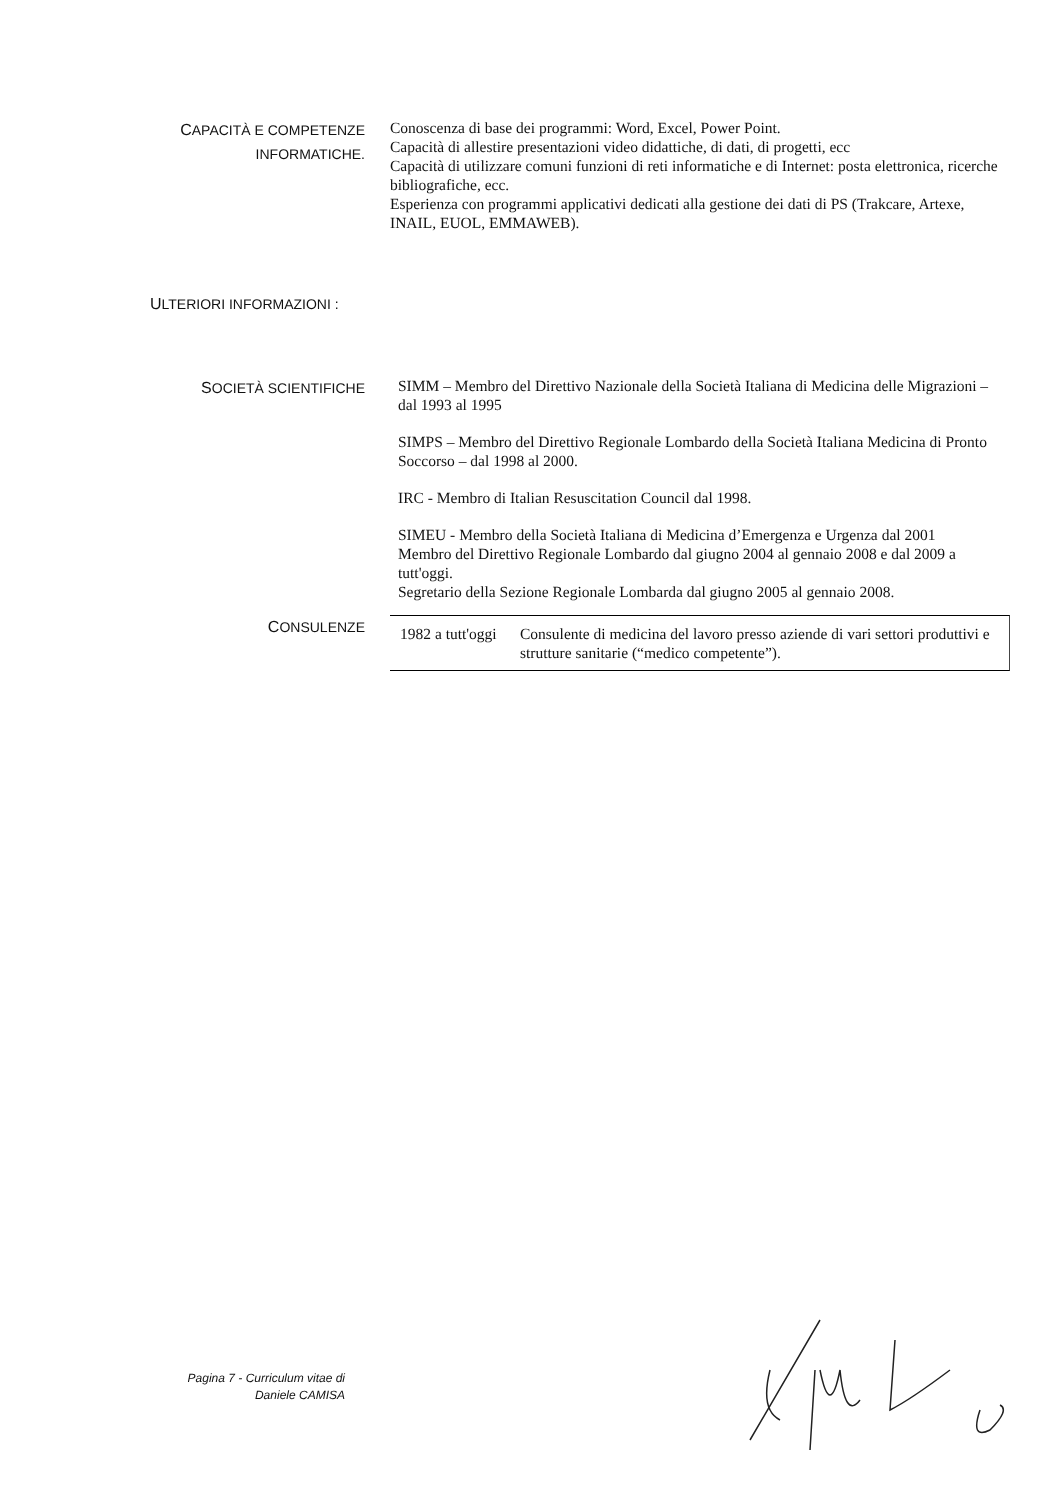CAPACITÀ E COMPETENZE
INFORMATICHE.
Conoscenza di base dei programmi: Word, Excel, Power Point.
Capacità di allestire presentazioni video didattiche, di dati, di progetti, ecc
Capacità di utilizzare comuni funzioni di reti informatiche e di Internet: posta elettronica, ricerche bibliografiche, ecc.
Esperienza con programmi applicativi dedicati alla gestione dei dati di PS (Trakcare, Artexe, INAIL, EUOL, EMMAWEB).
ULTERIORI INFORMAZIONI :
SOCIETÀ SCIENTIFICHE
SIMM – Membro del Direttivo Nazionale della Società Italiana di Medicina delle Migrazioni – dal 1993 al 1995
SIMPS – Membro del Direttivo Regionale Lombardo della Società Italiana Medicina di Pronto Soccorso – dal 1998 al 2000.
IRC - Membro di Italian Resuscitation Council dal 1998.
SIMEU - Membro della Società Italiana di Medicina d’Emergenza e Urgenza dal 2001
Membro del Direttivo Regionale Lombardo dal giugno 2004 al gennaio 2008 e dal 2009 a tutt'oggi.
Segretario della Sezione Regionale Lombarda dal giugno 2005 al gennaio 2008.
CONSULENZE
1982 a tutt'oggi
Consulente di medicina del lavoro presso aziende di vari settori produttivi e strutture sanitarie (“medico competente”).
Pagina 7 - Curriculum vitae di
Daniele CAMISA